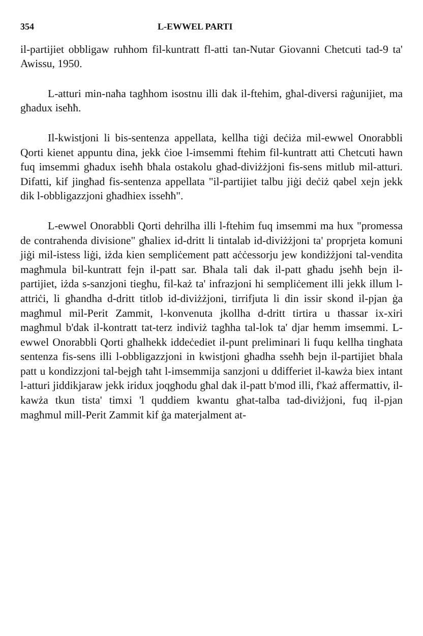354 L-EWWEL PARTI
il-partijiet obbligaw ruħhom fil-kuntratt fl-atti tan-Nutar Giovanni Chetcuti tad-9 ta' Awissu, 1950.
L-atturi min-naħa tagħhom isostnu illi dak il-ftehim, għal-diversi raġunijiet, ma għadux iseħħ.
Il-kwistjoni li bis-sentenza appellata, kellha tiġi deċiża mil-ewwel Onorabbli Qorti kienet appuntu dina, jekk ċioe l-imsemmi ftehim fil-kuntratt atti Chetcuti hawn fuq imsemmi għadux iseħħ bħala ostakolu għad-diviżżjoni fis-sens mitlub mil-atturi. Difatti, kif jingħad fis-sentenza appellata "il-partijiet talbu jiġi deċiż qabel xejn jekk dik l-obbligazzjoni għadhiex isseħħ".
L-ewwel Onorabbli Qorti dehrilha illi l-ftehim fuq imsemmi ma hux "promessa de contrahenda divisione" għaliex id-dritt li tintalab id-diviżżjoni ta' proprjeta komuni jiġi mil-istess liġi, iżda kien sempliċement patt aċċessorju jew kondiżżjoni tal-vendita magħmula bil-kuntratt fejn il-patt sar. Bħala tali dak il-patt għadu jseħħ bejn il-partijiet, iżda s-sanzjoni tiegħu, fil-każ ta' infrazjoni hi sempliċement illi jekk illum l-attriċi, li għandha d-dritt titlob id-diviżżjoni, tirrifjuta li din issir skond il-pjan ġa magħmul mil-Perit Zammit, l-konvenuta jkollha d-dritt tirtira u tħassar ix-xiri magħmul b'dak il-kontratt tat-terz indiviż tagħha tal-lok ta' djar hemm imsemmi. L-ewwel Onorabbli Qorti għalhekk iddeċediet il-punt preliminari li fuqu kellha tingħata sentenza fis-sens illi l-obbligazzjoni in kwistjoni għadha sseħħ bejn il-partijiet bħala patt u kondizzjoni tal-bejgħ taħt l-imsemmija sanzjoni u ddifferiet il-kawża biex intant l-atturi jiddikjaraw jekk iridux joqgħodu għal dak il-patt b'mod illi, f'każ affermattiv, il-kawża tkun tista' timxi 'l quddiem kwantu għat-talba tad-diviżjoni, fuq il-pjan magħmul mill-Perit Zammit kif ġa materjalment at-